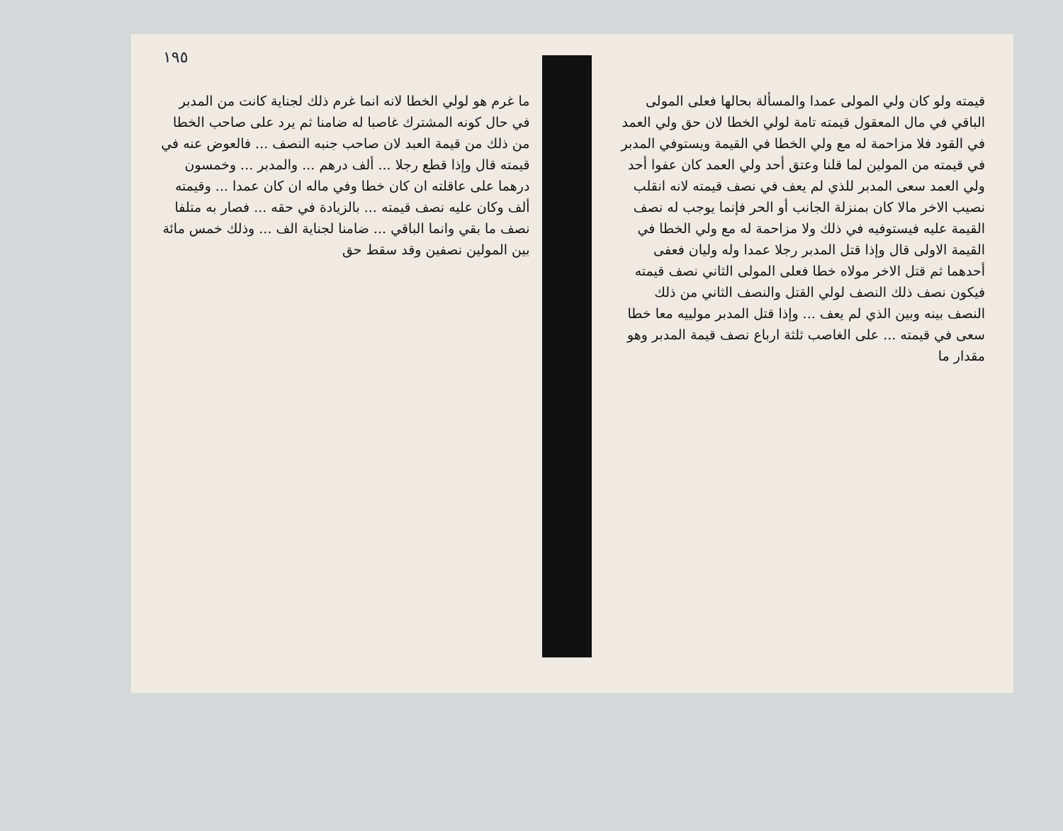١٩٥
قيمته ولو كان ولي المولى عمدا والمسألة بحالها فعلى المولى الباقي في مال المعقول قيمته تامة لولي الخطا لان حق ولي العمد في القود فلا مزاحمة له مع ولي الخطا في القيمة ويستوفي المدبر في قيمته من المولين لما قلنا وعتق أحد ولي العمد كان عفوا أحد ولي العمد سعى المدبر للذي لم يعف في نصف قيمته لانه انقلب نصيب الاخر مالا كان بمنزلة الجانب أو الحر فإنما يوجب له نصف القيمة عليه فيستوفيه في ذلك ولا مزاحمة له مع ولي الخطا في القيمة الاولى قال وإذا قتل المدبر رجلا عمدا وله وليان فعفى أحدهما ثم قتل الاخر مولاه خطا فعلى المولى الثاني نصف قيمته فيكون نصف ذلك النصف لولي القتل والنصف الثاني من ذلك النصف بينه وبين الذي لم يعف ... وإذا قتل المدبر مولييه معا خطا سعى في قيمته ... على الغاصب ثلثة ارباع نصف قيمة المدبر وهو مقدار ما
ما غرم هو لولي الخطا لانه انما غرم ذلك لجناية كانت من المدبر في حال كونه المشترك غاصبا له ضامنا ثم يرد على صاحب الخطا من ذلك من قيمة العبد لان صاحب جنبه النصف ... فالعوض عنه في قيمته قال وإذا قطع رجلا ... ألف درهم ... والمدبر ... وخمسون درهما على عاقلته ان كان خطا وفي ماله ان كان عمدا ... وقيمته ألف وكان عليه نصف قيمته ... بالزيادة في حقه ... فصار به متلفا نصف ما بقي وانما الباقي ... ضامنا لجناية الف ... وذلك خمس مائة بين المولين نصفين وقد سقط حق